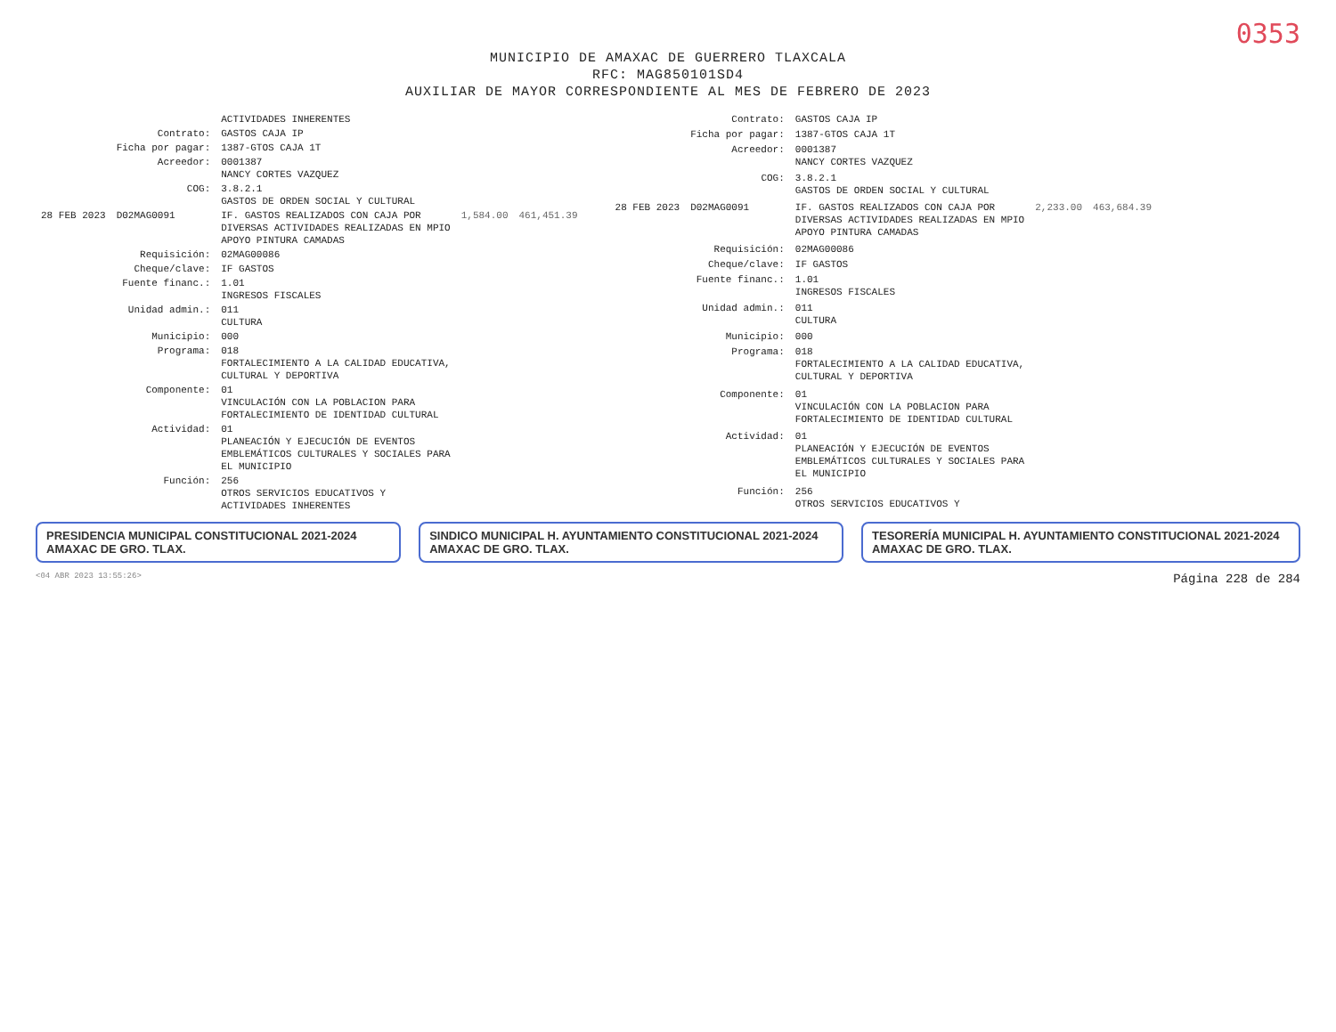0353
MUNICIPIO DE AMAXAC DE GUERRERO TLAXCALA
RFC: MAG850101SD4
AUXILIAR DE MAYOR CORRESPONDIENTE AL MES DE FEBRERO DE 2023
| | | ACTIVIDADES INHERENTES | | |
| | Contrato: | GASTOS CAJA IP | | |
| | Ficha por pagar: | 1387-GTOS CAJA 1T | | |
| | Acreedor: | 0001387 NANCY CORTES VAZQUEZ | | |
| | COG: | 3.8.2.1 GASTOS DE ORDEN SOCIAL Y CULTURAL | | |
| 28 FEB 2023 | D02MAG0091 | IF. GASTOS REALIZADOS CON CAJA POR DIVERSAS ACTIVIDADES REALIZADAS EN MPIO APOYO PINTURA CAMADAS | 1,584.00 | 461,451.39 |
| | Requisición: | 02MAG00086 | | |
| | Cheque/clave: | IF GASTOS | | |
| | Fuente financ.: | 1.01 INGRESOS FISCALES | | |
| | Unidad admin.: | 011 CULTURA | | |
| | Municipio: | 000 | | |
| | Programa: | 018 FORTALECIMIENTO A LA CALIDAD EDUCATIVA, CULTURAL Y DEPORTIVA | | |
| | Componente: | 01 VINCULACIÓN CON LA POBLACION PARA FORTALECIMIENTO DE IDENTIDAD CULTURAL | | |
| | Actividad: | 01 PLANEACIÓN Y EJECUCIÓN DE EVENTOS EMBLEMÁTICOS CULTURALES Y SOCIALES PARA EL MUNICIPIO | | |
| | Función: | 256 OTROS SERVICIOS EDUCATIVOS Y ACTIVIDADES INHERENTES | | |
| | Contrato: | GASTOS CAJA IP | | |
| | Ficha por pagar: | 1387-GTOS CAJA 1T | | |
| | Acreedor: | 0001387 NANCY CORTES VAZQUEZ | | |
| | COG: | 3.8.2.1 GASTOS DE ORDEN SOCIAL Y CULTURAL | | |
| 28 FEB 2023 | D02MAG0091 | IF. GASTOS REALIZADOS CON CAJA POR DIVERSAS ACTIVIDADES REALIZADAS EN MPIO APOYO PINTURA CAMADAS | 2,233.00 | 463,684.39 |
| | Requisición: | 02MAG00086 | | |
| | Cheque/clave: | IF GASTOS | | |
| | Fuente financ.: | 1.01 INGRESOS FISCALES | | |
| | Unidad admin.: | 011 CULTURA | | |
| | Municipio: | 000 | | |
| | Programa: | 018 FORTALECIMIENTO A LA CALIDAD EDUCATIVA, CULTURAL Y DEPORTIVA | | |
| | Componente: | 01 VINCULACIÓN CON LA POBLACION PARA FORTALECIMIENTO DE IDENTIDAD CULTURAL | | |
| | Actividad: | 01 PLANEACIÓN Y EJECUCIÓN DE EVENTOS EMBLEMÁTICOS CULTURALES Y SOCIALES PARA EL MUNICIPIO | | |
| | Función: | 256 OTROS SERVICIOS EDUCATIVOS Y | | |
PRESIDENCIA MUNICIPAL CONSTITUCIONAL 2021-2024 AMAXAC DE GRO. TLAX.
SINDICO MUNICIPAL H. AYUNTAMIENTO CONSTITUCIONAL 2021-2024 AMAXAC DE GRO. TLAX.
TESORERÍA MUNICIPAL H. AYUNTAMIENTO CONSTITUCIONAL 2021-2024 AMAXAC DE GRO. TLAX.
<04 ABR 2023 13:55:26> Página 228 de 284